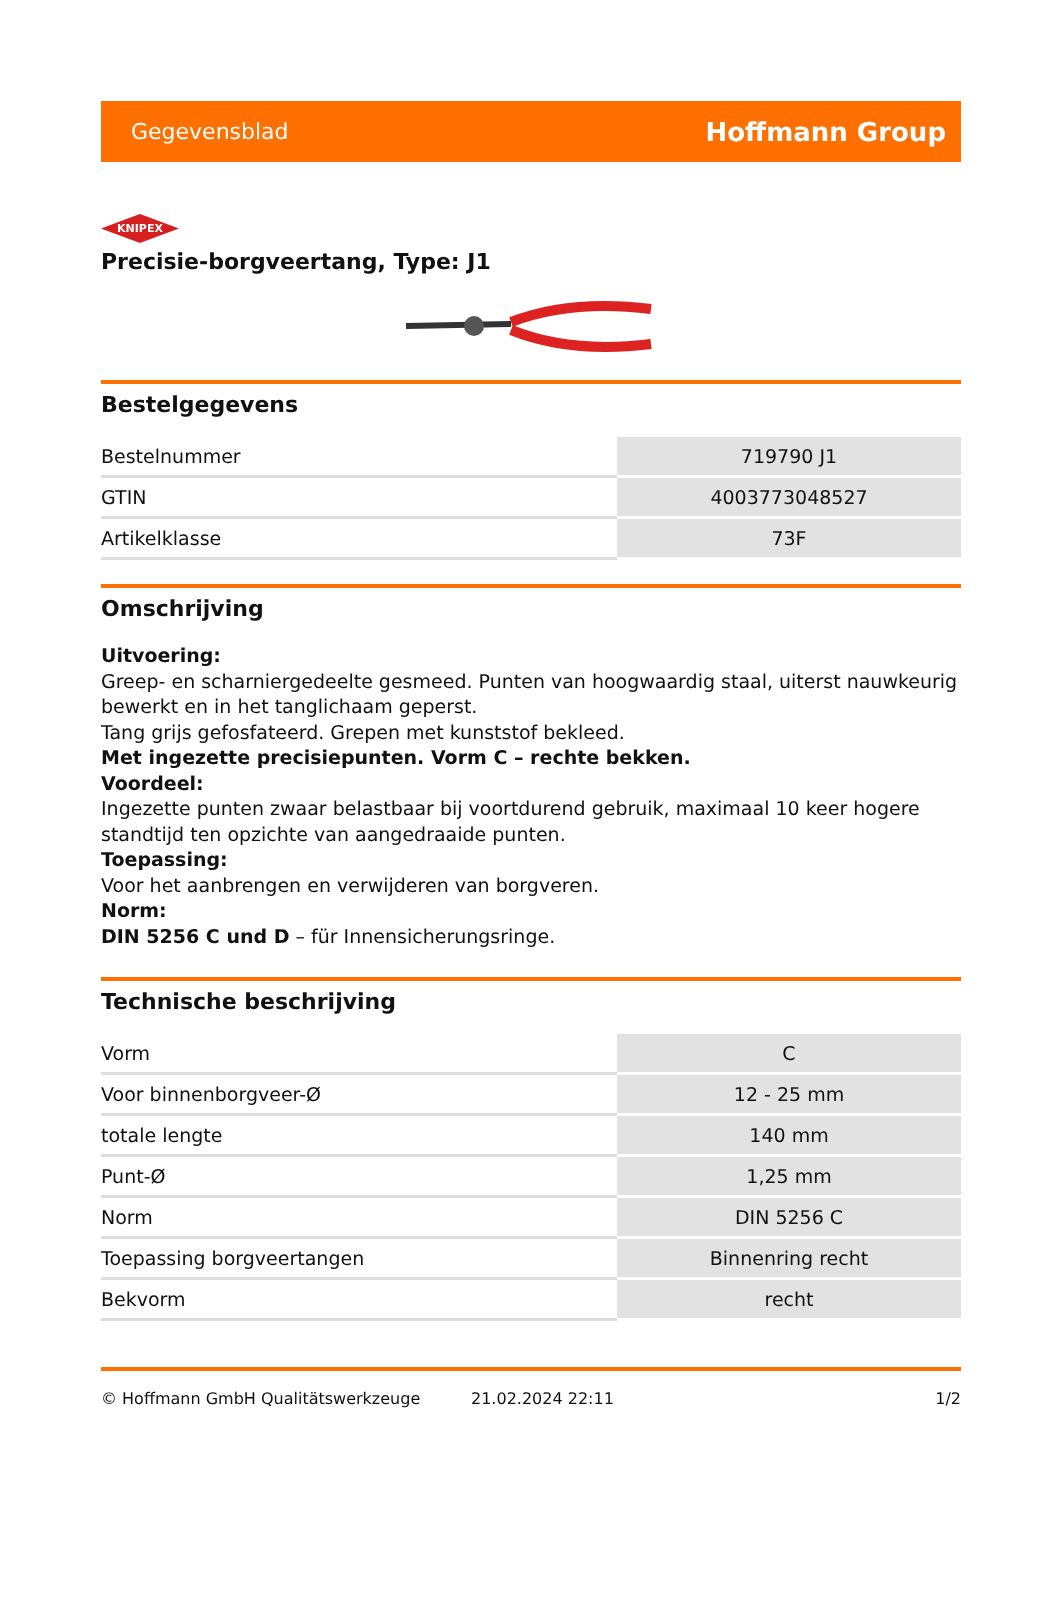Gegevensblad Hoffmann Group
KNIPEX
Precisie-borgveertang, Type: J1
Bestelgegevens
| Bestelnummer | 719790 J1 |
| GTIN | 4003773048527 |
| Artikelklasse | 73F |
Omschrijving
Uitvoering:
Greep- en scharniergedeelte gesmeed. Punten van hoogwaardig staal, uiterst nauwkeurig bewerkt en in het tanglichaam geperst.
Tang grijs gefosfateerd. Grepen met kunststof bekleed.
Met ingezette precisiepunten. Vorm C – rechte bekken.
Voordeel:
Ingezette punten zwaar belastbaar bij voortdurend gebruik, maximaal 10 keer hogere standtijd ten opzichte van aangedraaide punten.
Toepassing:
Voor het aanbrengen en verwijderen van borgveren.
Norm:
DIN 5256 C und D – für Innensicherungsringe.
Technische beschrijving
| Vorm | C |
| Voor binnenborgveer-Ø | 12 - 25 mm |
| totale lengte | 140 mm |
| Punt-Ø | 1,25 mm |
| Norm | DIN 5256 C |
| Toepassing borgveertangen | Binnenring recht |
| Bekvorm | recht |
© Hoffmann GmbH Qualitätswerkzeuge 21.02.2024 22:11 1/2